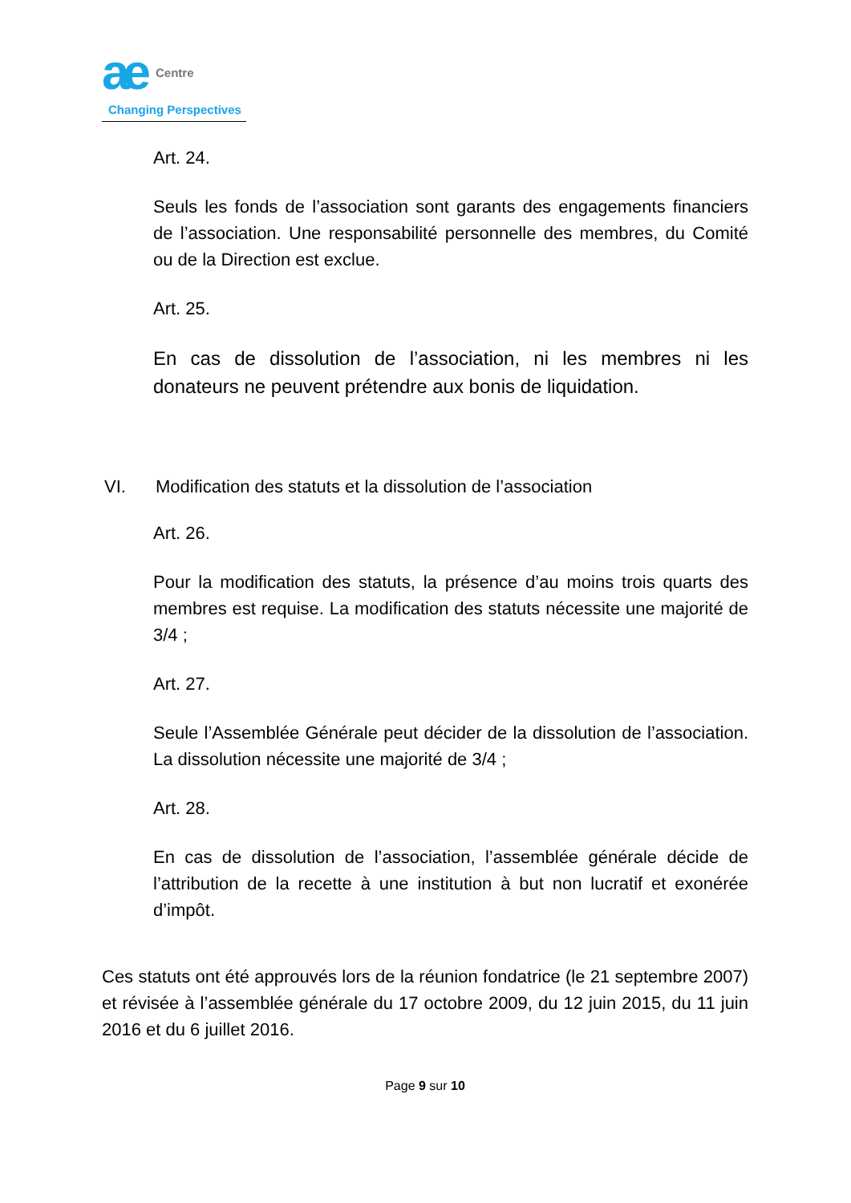ae Centre
Changing Perspectives
Art. 24.
Seuls les fonds de l’association sont garants des engagements financiers de l’association. Une responsabilité personnelle des membres, du Comité ou de la Direction est exclue.
Art. 25.
En cas de dissolution de l’association, ni les membres ni les donateurs ne peuvent prétendre aux bonis de liquidation.
VI. Modification des statuts et la dissolution de l’association
Art. 26.
Pour la modification des statuts, la présence d’au moins trois quarts des membres est requise. La modification des statuts nécessite une majorité de 3/4 ;
Art. 27.
Seule l’Assemblée Générale peut décider de la dissolution de l’association. La dissolution nécessite une majorité de 3/4 ;
Art. 28.
En cas de dissolution de l’association, l’assemblée générale décide de l’attribution de la recette à une institution à but non lucratif et exonérée d’impôt.
Ces statuts ont été approuvés lors de la réunion fondatrice (le 21 septembre 2007) et révisée à l’assemblée générale du 17 octobre 2009, du 12 juin 2015, du 11 juin 2016 et du 6 juillet 2016.
Page 9 sur 10